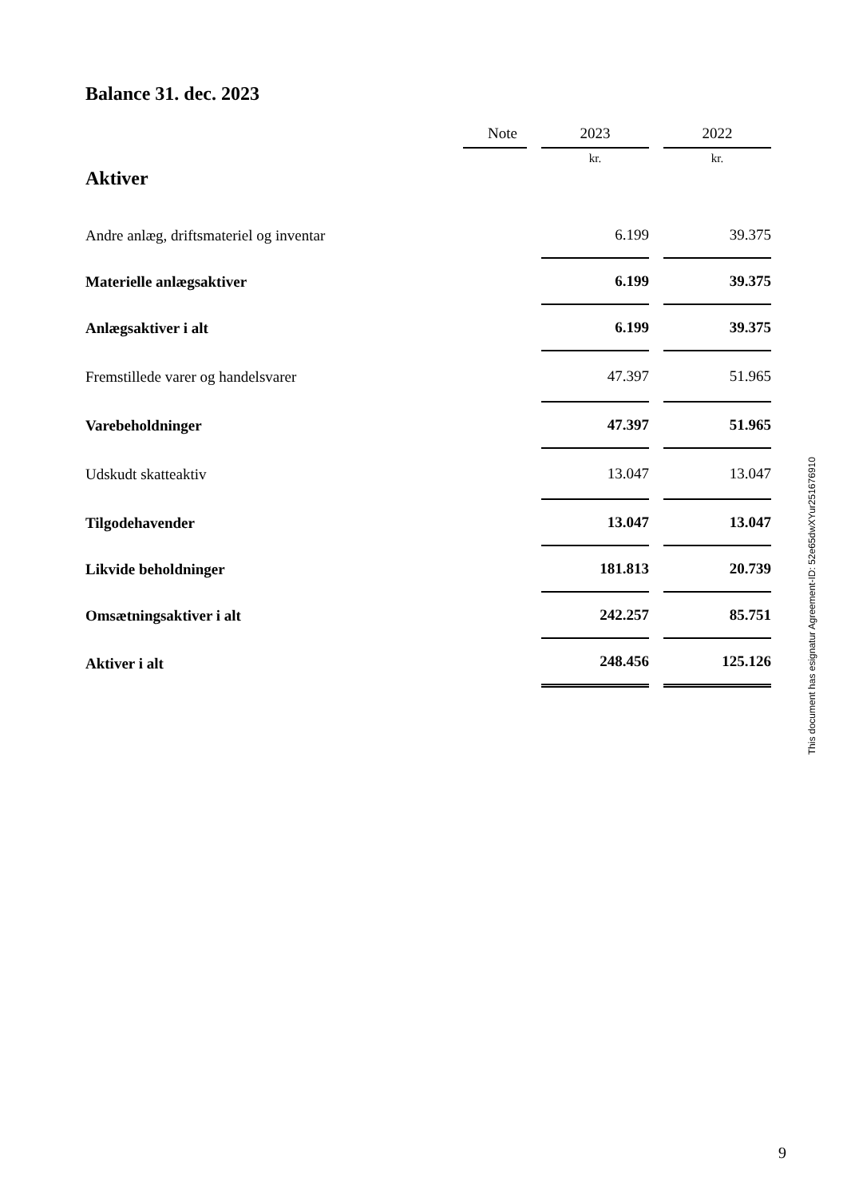Balance 31. dec. 2023
| | Note | | 2023 | | 2022 |
| --- | --- | --- | --- | --- | --- |
| | | | kr. | | kr. |
| Aktiver | | | | | |
| Andre anlæg, driftsmateriel og inventar | | | 6.199 | | 39.375 |
| Materielle anlægsaktiver | | | 6.199 | | 39.375 |
| Anlægsaktiver i alt | | | 6.199 | | 39.375 |
| Fremstillede varer og handelsvarer | | | 47.397 | | 51.965 |
| Varebeholdninger | | | 47.397 | | 51.965 |
| Udskudt skatteaktiv | | | 13.047 | | 13.047 |
| Tilgodehavender | | | 13.047 | | 13.047 |
| Likvide beholdninger | | | 181.813 | | 20.739 |
| Omsætningsaktiver i alt | | | 242.257 | | 85.751 |
| Aktiver i alt | | | 248.456 | | 125.126 |
This document has esignatur Agreement-ID: 52e65dwXYur251676910
9